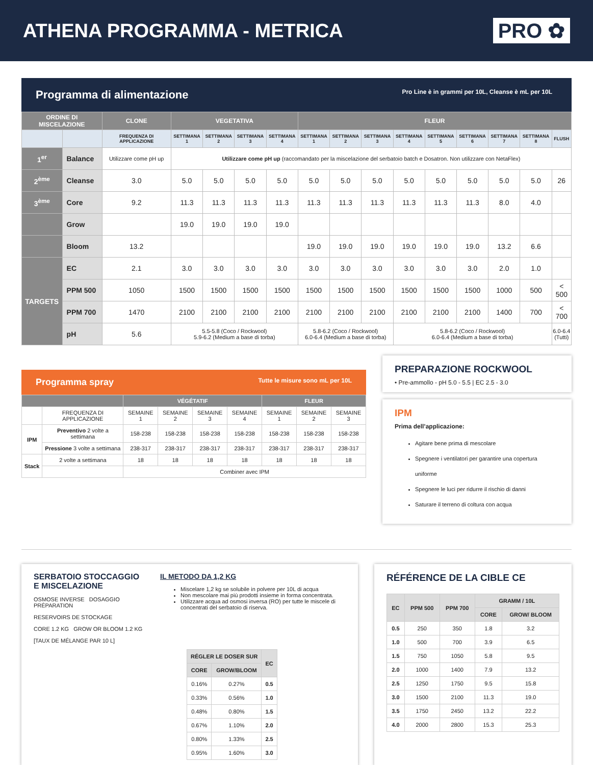ATHENA PROGRAMMA - METRICA PRO ✿
Programma di alimentazione Pro Line è in grammi per 10L, Cleanse è mL per 10L
| ORDINE DI MISCELAZIONE | | CLONE | VEGETATIVA | | | | FLEUR | | | | | | | | |
| --- | --- | --- | --- | --- | --- | --- | --- | --- | --- | --- | --- | --- | --- | --- | --- |
| | | FREQUENZA DI APPLICAZIONE | SETTIMANA 1 | SETTIMANA 2 | SETTIMANA 3 | SETTIMANA 4 | SETTIMANA 1 | SETTIMANA 2 | SETTIMANA 3 | SETTIMANA 4 | SETTIMANA 5 | SETTIMANA 6 | SETTIMANA 7 | SETTIMANA 8 | FLUSH |
| 1<sup>er</sup> | Balance | Utilizzare come pH up | Utilizzare come pH up (raccomandato per la miscelazione del serbatoio batch e Dosatron. Non utilizzare con NetaFlex) | | | | | | | | | | | | |
| 2<sup>ème</sup> | Cleanse | 3.0 | 5.0 | 5.0 | 5.0 | 5.0 | 5.0 | 5.0 | 5.0 | 5.0 | 5.0 | 5.0 | 5.0 | 5.0 | 26 |
| 3<sup>ème</sup> | Core | 9.2 | 11.3 | 11.3 | 11.3 | 11.3 | 11.3 | 11.3 | 11.3 | 11.3 | 11.3 | 11.3 | 8.0 | 4.0 | |
| | Grow | | 19.0 | 19.0 | 19.0 | 19.0 | | | | | | | | | |
| | Bloom | 13.2 | | | | | 19.0 | 19.0 | 19.0 | 19.0 | 19.0 | 19.0 | 13.2 | 6.6 | |
| TARGETS | EC | 2.1 | 3.0 | 3.0 | 3.0 | 3.0 | 3.0 | 3.0 | 3.0 | 3.0 | 3.0 | 3.0 | 2.0 | 1.0 | |
| | PPM 500 | 1050 | 1500 | 1500 | 1500 | 1500 | 1500 | 1500 | 1500 | 1500 | 1500 | 1500 | 1000 | 500 | < 500 |
| | PPM 700 | 1470 | 2100 | 2100 | 2100 | 2100 | 2100 | 2100 | 2100 | 2100 | 2100 | 2100 | 1400 | 700 | < 700 |
| | pH | 5.6 | 5.5-5.8 (Coco / Rockwool) 5.9-6.2 (Medium a base di torba) | | | | 5.8-6.2 (Coco / Rockwool) 6.0-6.4 (Medium a base di torba) | | | 5.8-6.2 (Coco / Rockwool) 6.0-6.4 (Medium a base di torba) | | | | | 6.0-6.4 (Tutti) |
Programma spray Tutte le misure sono mL per 10L
| | | VÉGÉTATIF | | | | FLEUR | | |
| --- | --- | --- | --- | --- | --- | --- | --- | --- |
| | FREQUENZA DI APPLICAZIONE | SEMAINE 1 | SEMAINE 2 | SEMAINE 3 | SEMAINE 4 | SEMAINE 1 | SEMAINE 2 | SEMAINE 3 |
| IPM | Preventivo 2 volte a settimana | 158-238 | 158-238 | 158-238 | 158-238 | 158-238 | 158-238 | 158-238 |
| | Pressione 3 volte a settimana | 238-317 | 238-317 | 238-317 | 238-317 | 238-317 | 238-317 | 238-317 |
| Stack | 2 volte a settimana | 18 | 18 | 18 | 18 | 18 | 18 | 18 |
| | | Combiner avec IPM | | | | | | |
PREPARAZIONE ROCKWOOL
• Pre-ammollo - pH 5.0 - 5.5 | EC 2.5 - 3.0
IPM
Prima dell’applicazione:
Agitare bene prima di mescolare
Spegnere i ventilatori per garantire una copertura uniforme
Spegnere le luci per ridurre il rischio di danni
Saturare il terreno di coltura con acqua
SERBATOIO STOCCAGGIO E MISCELAZIONE
OSMOSE INVERSE DOSAGGIO PRÉPARATION
RESERVOIRS DE STOCKAGE
CORE 1.2 KG GROW OR BLOOM 1.2 KG
[TAUX DE MÉLANGE PAR 10 L]
IL METODO DA 1,2 KG
Miscelare 1,2 kg se solubile in polvere per 10L di acqua
Non mescolare mai più prodotti insieme in forma concentrata.
Utilizzare acqua ad osmosi inversa (RO) per tutte le miscele di concentrati del serbatoio di riserva.
| RÉGLER LE DOSER SUR | | EC |
| --- | --- | --- |
| CORE | GROW/BLOOM | |
| 0.16% | 0.27% | 0.5 |
| 0.33% | 0.56% | 1.0 |
| 0.48% | 0.80% | 1.5 |
| 0.67% | 1.10% | 2.0 |
| 0.80% | 1.33% | 2.5 |
| 0.95% | 1.60% | 3.0 |
RÉFÉRENCE DE LA CIBLE CE
| EC | PPM 500 | PPM 700 | GRAMM / 10L | |
| --- | --- | --- | --- | --- |
| | | | CORE | GROW/ BLOOM |
| 0.5 | 250 | 350 | 1.8 | 3.2 |
| 1.0 | 500 | 700 | 3.9 | 6.5 |
| 1.5 | 750 | 1050 | 5.8 | 9.5 |
| 2.0 | 1000 | 1400 | 7.9 | 13.2 |
| 2.5 | 1250 | 1750 | 9.5 | 15.8 |
| 3.0 | 1500 | 2100 | 11.3 | 19.0 |
| 3.5 | 1750 | 2450 | 13.2 | 22.2 |
| 4.0 | 2000 | 2800 | 15.3 | 25.3 |